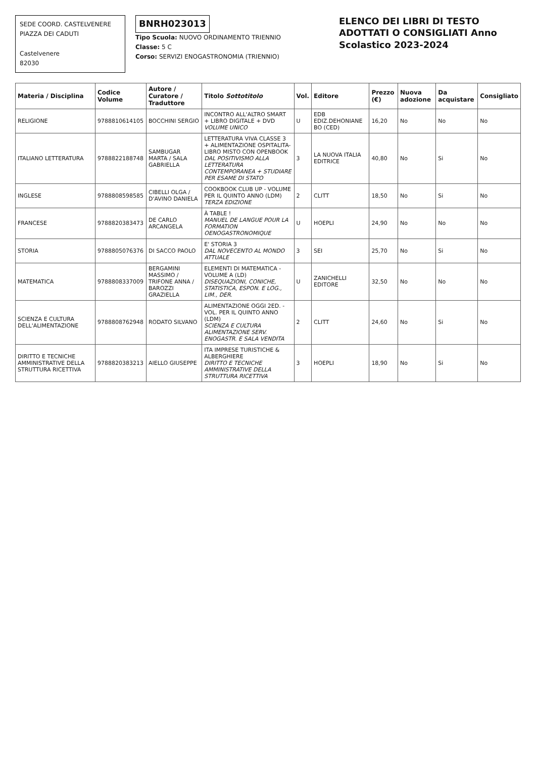SEDE COORD. CASTELVENERE
PIAZZA DEI CADUTI
Castelvenere
82030
BNRH023013
Tipo Scuola: NUOVO ORDINAMENTO TRIENNIO
Classe: 5 C
Corso: SERVIZI ENOGASTRONOMIA (TRIENNIO)
ELENCO DEI LIBRI DI TESTO ADOTTATI O CONSIGLIATI Anno Scolastico 2023-2024
| Materia / Disciplina | Codice Volume | Autore / Curatore / Traduttore | Titolo Sottotitolo | Vol. | Editore | Prezzo (€) | Nuova adozione | Da acquistare | Consigliato |
| --- | --- | --- | --- | --- | --- | --- | --- | --- | --- |
| RELIGIONE | 9788810614105 | BOCCHINI SERGIO | INCONTRO ALL'ALTRO SMART + LIBRO DIGITALE + DVD VOLUME UNICO | U | EDB EDIZ.DEHONIANE BO (CED) | 16,20 | No | No | No |
| ITALIANO LETTERATURA | 9788822188748 | SAMBUGAR MARTA / SALA GABRIELLA | LETTERATURA VIVA CLASSE 3 + ALIMENTAZIONE OSPITALITA-LIBRO MISTO CON OPENBOOK DAL POSITIVISMO ALLA LETTERATURA CONTEMPORANEA + STUDIARE PER ESAME DI STATO | 3 | LA NUOVA ITALIA EDITRICE | 40,80 | No | Si | No |
| INGLESE | 9788808598585 | CIBELLI OLGA / D'AVINO DANIELA | COOKBOOK CLUB UP - VOLUME PER IL QUINTO ANNO (LDM) TERZA EDIZIONE | 2 | CLITT | 18,50 | No | Si | No |
| FRANCESE | 9788820383473 | DE CARLO ARCANGELA | À TABLE ! MANUEL DE LANGUE POUR LA FORMATION OENOGASTRONOMIQUE | U | HOEPLI | 24,90 | No | No | No |
| STORIA | 9788805076376 | DI SACCO PAOLO | E' STORIA 3 DAL NOVECENTO AL MONDO ATTUALE | 3 | SEI | 25,70 | No | Si | No |
| MATEMATICA | 9788808337009 | BERGAMINI MASSIMO / TRIFONE ANNA / BAROZZI GRAZIELLA | ELEMENTI DI MATEMATICA - VOLUME A (LD) DISEQUAZIONI, CONICHE, STATISTICA, ESPON. E LOG., LIM., DER. | U | ZANICHELLI EDITORE | 32,50 | No | No | No |
| SCIENZA E CULTURA DELL'ALIMENTAZIONE | 9788808762948 | RODATO SILVANO | ALIMENTAZIONE OGGI 2ED. - VOL. PER IL QUINTO ANNO (LDM) SCIENZA E CULTURA ALIMENTAZIONE SERV. ENOGASTR. E SALA VENDITA | 2 | CLITT | 24,60 | No | Si | No |
| DIRITTO E TECNICHE AMMINISTRATIVE DELLA STRUTTURA RICETTIVA | 9788820383213 | AIELLO GIUSEPPE | ITA IMPRESE TURISTICHE & ALBERGHIERE DIRITTO E TECNICHE AMMINISTRATIVE DELLA STRUTTURA RICETTIVA | 3 | HOEPLI | 18,90 | No | Si | No |